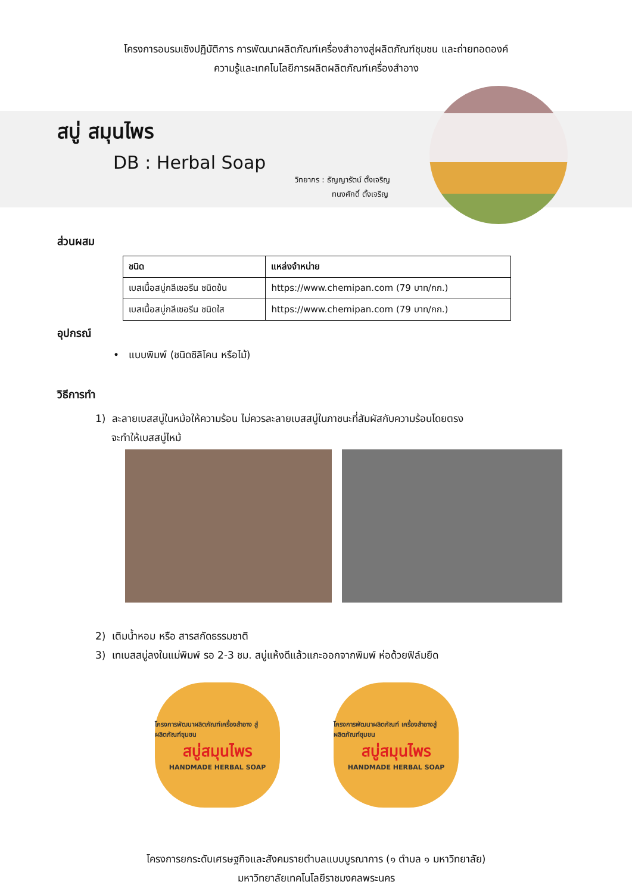โครงการอบรมเชิงปฏิบัติการ การพัฒนาผลิตภัณฑ์เครื่องสำอางสู่ผลิตภัณฑ์ชุมชน และถ่ายทอดองค์
ความรู้และเทคโนโลยีการผลิตผลิตภัณฑ์เครื่องสำอาง
สบู่ สมุนไพร
DB : Herbal Soap
วิทยากร : ธัญญารัตน์ ตั้งเจริญ
ทนงศักดิ์ ตั้งเจริญ
ส่วนผสม
| ชนิด | แหล่งจำหน่าย |
| --- | --- |
| เบสเนื้อสบู่กลีเซอรีน ชนิดข้น | https://www.chemipan.com (79 บาท/กก.) |
| เบสเนื้อสบู่กลีเซอรีน ชนิดใส | https://www.chemipan.com (79 บาท/กก.) |
อุปกรณ์
• แบบพิมพ์ (ชนิดซิลิโคน หรือไม้)
วิธีการทำ
1) ละลายเบสสบู่ในหม้อให้ความร้อน ไม่ควรละลายเบสสบู่ในภาชนะที่สัมผัสกับความร้อนโดยตรง
จะทำให้เบสสบู่ไหม้
2) เติมน้ำหอม หรือ สารสกัดธรรมชาติ
3) เทเบสสบู่ลงในแม่พิมพ์ รอ 2-3 ชม. สบู่แห้งดีแล้วแกะออกจากพิมพ์ ห่อด้วยฟิล์มยืด
โครงการพัฒนาผลิตภัณฑ์เครื่องสำอาง สู่ผลิตภัณฑ์ชุมชน
สบู่สมุนไพร
HANDMADE HERBAL SOAP
โครงการพัฒนาผลิตภัณฑ์ เครื่องสำอางสู่ผลิตภัณฑ์ชุมชน
สบู่สมุนไพร
HANDMADE HERBAL SOAP
โครงการยกระดับเศรษฐกิจและสังคมรายตำบลแบบบูรณาการ (๑ ตำบล ๑ มหาวิทยาลัย)
มหาวิทยาลัยเทคโนโลยีราชมงคลพระนคร